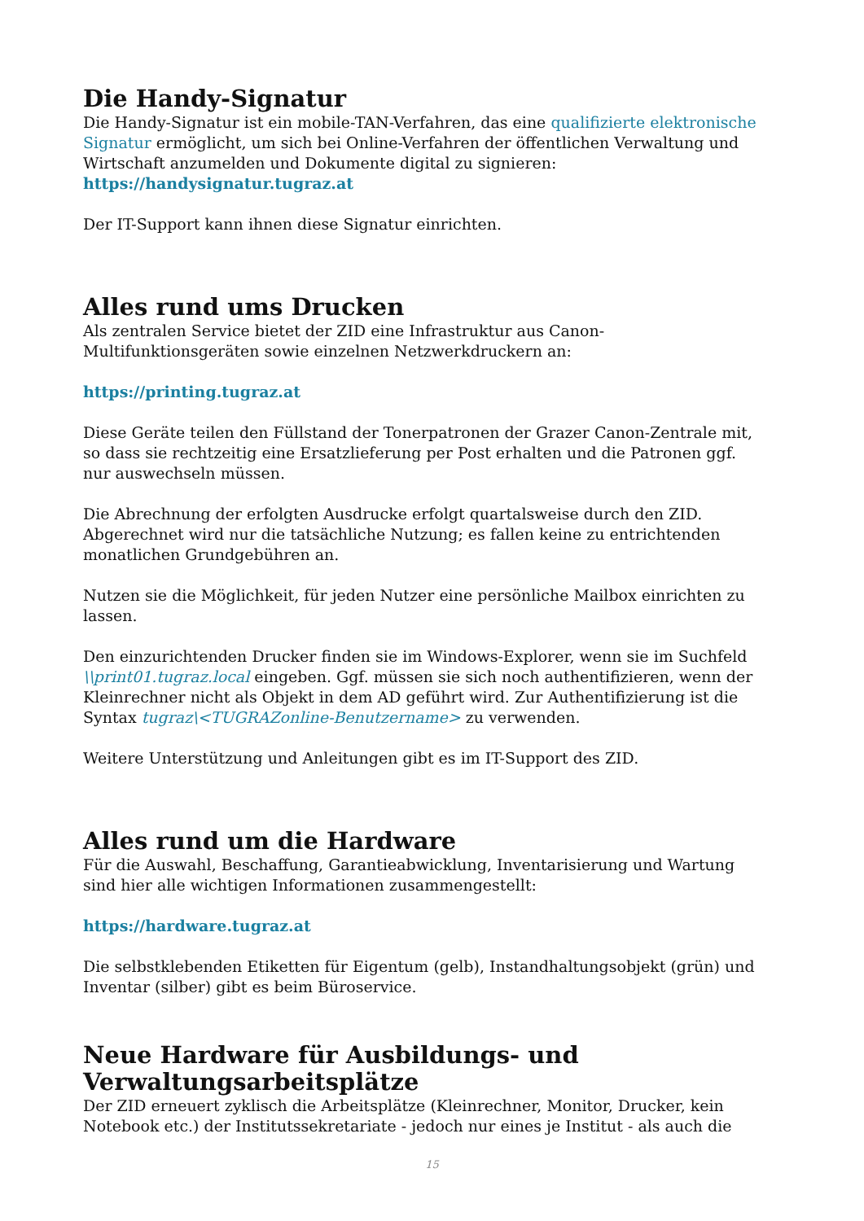Die Handy-Signatur
Die Handy-Signatur ist ein mobile-TAN-Verfahren, das eine qualifizierte elektronische Signatur ermöglicht, um sich bei Online-Verfahren der öffentlichen Verwaltung und Wirtschaft anzumelden und Dokumente digital zu signieren:
https://handysignatur.tugraz.at
Der IT-Support kann ihnen diese Signatur einrichten.
Alles rund ums Drucken
Als zentralen Service bietet der ZID eine Infrastruktur aus Canon-Multifunktionsgeräten sowie einzelnen Netzwerkdruckern an:
https://printing.tugraz.at
Diese Geräte teilen den Füllstand der Tonerpatronen der Grazer Canon-Zentrale mit, so dass sie rechtzeitig eine Ersatzlieferung per Post erhalten und die Patronen ggf. nur auswechseln müssen.
Die Abrechnung der erfolgten Ausdrucke erfolgt quartalsweise durch den ZID. Abgerechnet wird nur die tatsächliche Nutzung; es fallen keine zu entrichtenden monatlichen Grundgebühren an.
Nutzen sie die Möglichkeit, für jeden Nutzer eine persönliche Mailbox einrichten zu lassen.
Den einzurichtenden Drucker finden sie im Windows-Explorer, wenn sie im Suchfeld \\print01.tugraz.local eingeben. Ggf. müssen sie sich noch authentifizieren, wenn der Kleinrechner nicht als Objekt in dem AD geführt wird. Zur Authentifizierung ist die Syntax tugraz\<TUGRAZonline-Benutzername> zu verwenden.
Weitere Unterstützung und Anleitungen gibt es im IT-Support des ZID.
Alles rund um die Hardware
Für die Auswahl, Beschaffung, Garantieabwicklung, Inventarisierung und Wartung sind hier alle wichtigen Informationen zusammengestellt:
https://hardware.tugraz.at
Die selbstklebenden Etiketten für Eigentum (gelb), Instandhaltungsobjekt (grün) und Inventar (silber) gibt es beim Büroservice.
Neue Hardware für Ausbildungs- und Verwaltungsarbeitsplätze
Der ZID erneuert zyklisch die Arbeitsplätze (Kleinrechner, Monitor, Drucker, kein Notebook etc.) der Institutssekretariate - jedoch nur eines je Institut - als auch die
15